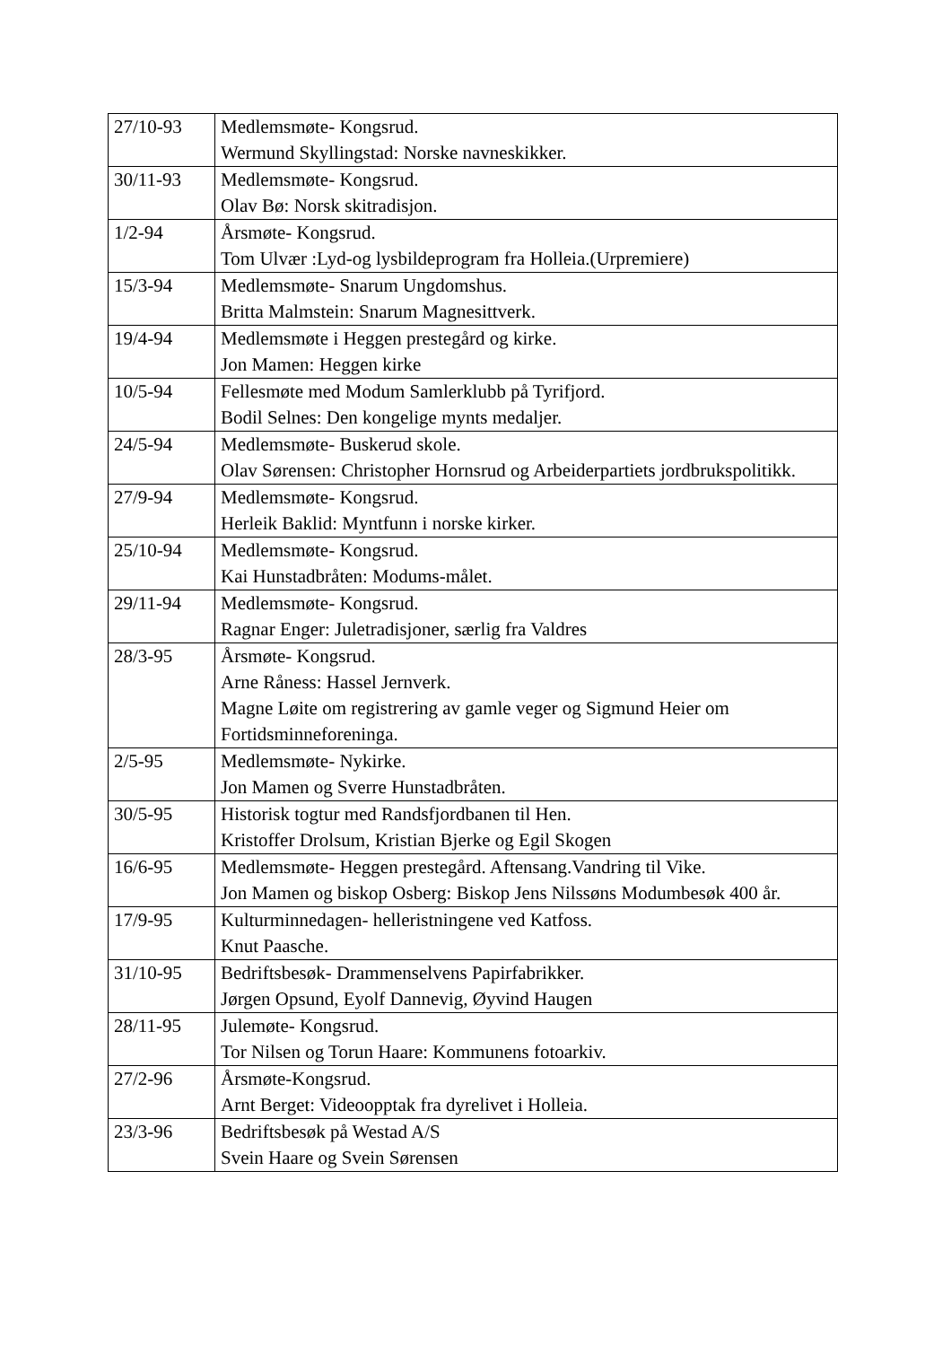| 27/10-93 | Medlemsmøte- Kongsrud. Wermund Skyllingstad: Norske navneskikker. |
| 30/11-93 | Medlemsmøte- Kongsrud. Olav Bø: Norsk skitradisjon. |
| 1/2-94 | Årsmøte- Kongsrud. Tom Ulvær :Lyd-og lysbildeprogram fra Holleia.(Urpremiere) |
| 15/3-94 | Medlemsmøte- Snarum Ungdomshus. Britta Malmstein: Snarum Magnesittverk. |
| 19/4-94 | Medlemsmøte i Heggen prestegård og kirke. Jon Mamen: Heggen kirke |
| 10/5-94 | Fellesmøte med Modum Samlerklubb på Tyrifjord. Bodil Selnes: Den kongelige mynts medaljer. |
| 24/5-94 | Medlemsmøte- Buskerud skole. Olav Sørensen: Christopher Hornsrud og Arbeiderpartiets jordbrukspolitikk. |
| 27/9-94 | Medlemsmøte- Kongsrud. Herleik Baklid: Myntfunn i norske kirker. |
| 25/10-94 | Medlemsmøte- Kongsrud. Kai Hunstadbråten: Modums-målet. |
| 29/11-94 | Medlemsmøte- Kongsrud. Ragnar Enger: Juletradisjoner, særlig fra Valdres |
| 28/3-95 | Årsmøte- Kongsrud. Arne Råness: Hassel Jernverk. Magne Løite om registrering av gamle veger og Sigmund Heier om Fortidsminneforeninga. |
| 2/5-95 | Medlemsmøte- Nykirke. Jon Mamen og Sverre Hunstadbråten. |
| 30/5-95 | Historisk togtur med Randsfjordbanen til Hen. Kristoffer Drolsum, Kristian Bjerke og Egil Skogen |
| 16/6-95 | Medlemsmøte- Heggen prestegård. Aftensang.Vandring til Vike. Jon Mamen og biskop Osberg: Biskop Jens Nilssøns Modumbesøk 400 år. |
| 17/9-95 | Kulturminnedagen- helleristningene ved Katfoss. Knut Paasche. |
| 31/10-95 | Bedriftsbesøk- Drammenselvens Papirfabrikker. Jørgen Opsund, Eyolf Dannevig, Øyvind Haugen |
| 28/11-95 | Julemøte- Kongsrud. Tor Nilsen og Torun Haare: Kommunens fotoarkiv. |
| 27/2-96 | Årsmøte-Kongsrud. Arnt Berget: Videoopptak fra dyrelivet i Holleia. |
| 23/3-96 | Bedriftsbesøk på Westad A/S Svein Haare og Svein Sørensen |